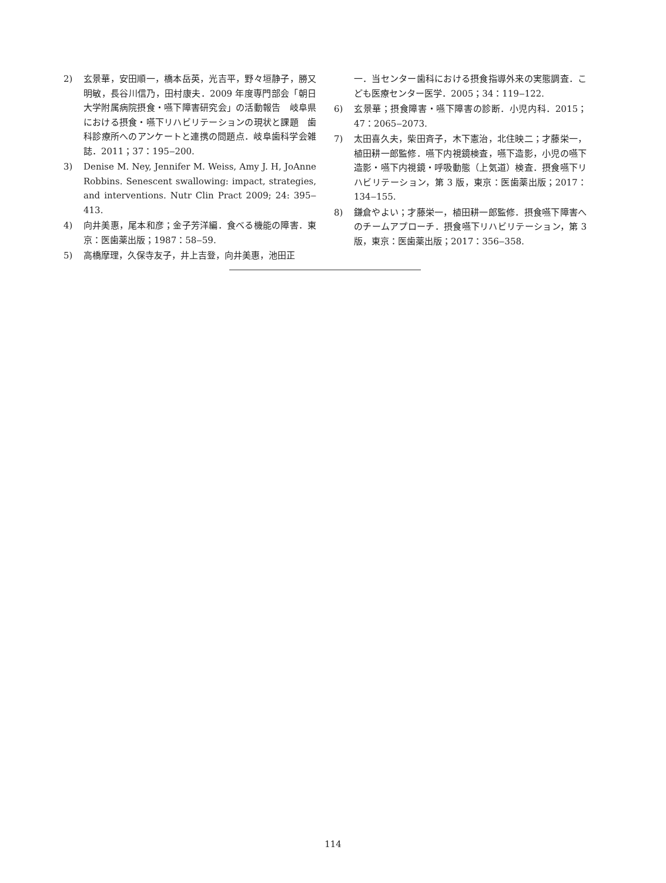2) 玄景華，安田順一，橋本岳英，光吉平，野々垣静子，勝又明敏，長谷川信乃，田村康夫．2009 年度専門部会「朝日大学附属病院摂食・嚥下障害研究会」の活動報告　岐阜県における摂食・嚥下リハビリテーションの現状と課題　歯科診療所へのアンケートと連携の問題点．岐阜歯科学会雑誌．2011；37：195‒200.
3) Denise M. Ney, Jennifer M. Weiss, Amy J. H, JoAnne Robbins. Senescent swallowing: impact, strategies, and interventions. Nutr Clin Pract 2009; 24: 395‒413.
4) 向井美惠，尾本和彦；金子芳洋編．食べる機能の障害．東京：医歯薬出版；1987：58‒59.
5) 高橋摩理，久保寺友子，井上吉登，向井美惠，池田正
一．当センター歯科における摂食指導外来の実態調査．こども医療センター医学．2005；34：119‒122.
6) 玄景華；摂食障害・嚥下障害の診断．小児内科．2015；47：2065‒2073.
7) 太田喜久夫，柴田斉子，木下憲治，北住映二；才藤栄一，植田耕一郎監修．嚥下内視鏡検査，嚥下造影，小児の嚥下造影・嚥下内視鏡・呼吸動態（上気道）検査．摂食嚥下リハビリテーション，第 3 版，東京：医歯薬出版；2017：134‒155.
8) 鎌倉やよい；才藤栄一，植田耕一郎監修．摂食嚥下障害へのチームアプローチ．摂食嚥下リハビリテーション，第 3 版，東京：医歯薬出版；2017：356‒358.
114